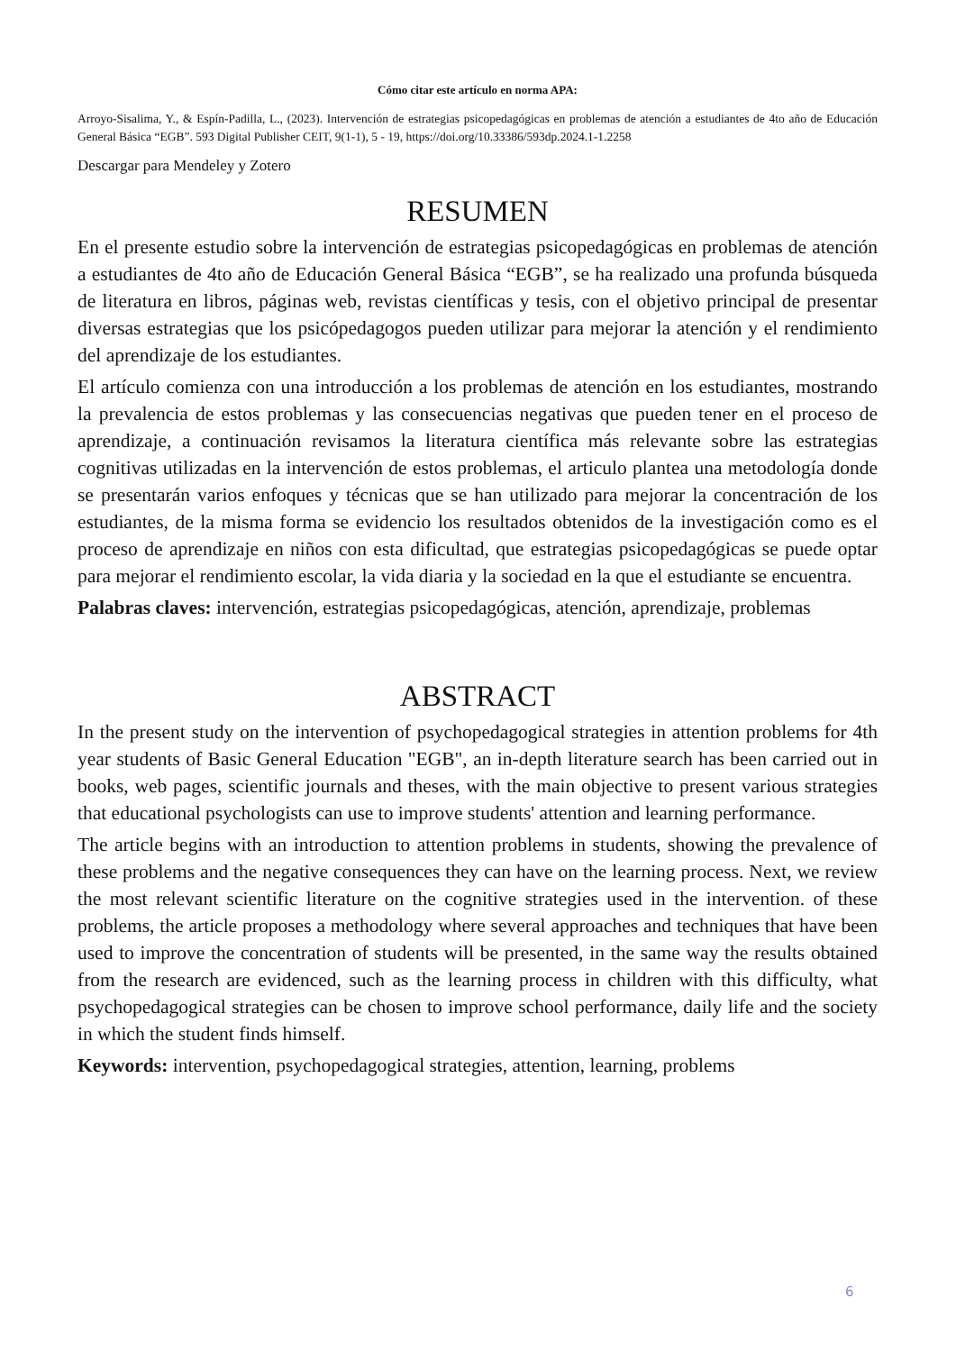Cómo citar este artículo en norma APA:
Arroyo-Sisalima, Y., & Espín-Padilla, L., (2023). Intervención de estrategias psicopedagógicas en problemas de atención a estudiantes de 4to año de Educación General Básica “EGB”. 593 Digital Publisher CEIT, 9(1-1), 5 - 19, https://doi.org/10.33386/593dp.2024.1-1.2258
Descargar para Mendeley y Zotero
RESUMEN
En el presente estudio sobre la intervención de estrategias psicopedagógicas en problemas de atención a estudiantes de 4to año de Educación General Básica “EGB”, se ha realizado una profunda búsqueda de literatura en libros, páginas web, revistas científicas y tesis, con el objetivo principal de presentar diversas estrategias que los psicópedagogos pueden utilizar para mejorar la atención y el rendimiento del aprendizaje de los estudiantes.
El artículo comienza con una introducción a los problemas de atención en los estudiantes, mostrando la prevalencia de estos problemas y las consecuencias negativas que pueden tener en el proceso de aprendizaje, a continuación revisamos la literatura científica más relevante sobre las estrategias cognitivas utilizadas en la intervención de estos problemas, el articulo plantea una metodología donde se presentarán varios enfoques y técnicas que se han utilizado para mejorar la concentración de los estudiantes, de la misma forma se evidencio los resultados obtenidos de la investigación como es el proceso de aprendizaje en niños con esta dificultad, que estrategias psicopedagógicas se puede optar para mejorar el rendimiento escolar, la vida diaria y la sociedad en la que el estudiante se encuentra.
Palabras claves: intervención, estrategias psicopedagógicas, atención, aprendizaje, problemas
ABSTRACT
In the present study on the intervention of psychopedagogical strategies in attention problems for 4th year students of Basic General Education "EGB", an in-depth literature search has been carried out in books, web pages, scientific journals and theses, with the main objective to present various strategies that educational psychologists can use to improve students' attention and learning performance.
The article begins with an introduction to attention problems in students, showing the prevalence of these problems and the negative consequences they can have on the learning process. Next, we review the most relevant scientific literature on the cognitive strategies used in the intervention. of these problems, the article proposes a methodology where several approaches and techniques that have been used to improve the concentration of students will be presented, in the same way the results obtained from the research are evidenced, such as the learning process in children with this difficulty, what psychopedagogical strategies can be chosen to improve school performance, daily life and the society in which the student finds himself.
Keywords: intervention, psychopedagogical strategies, attention, learning, problems
6